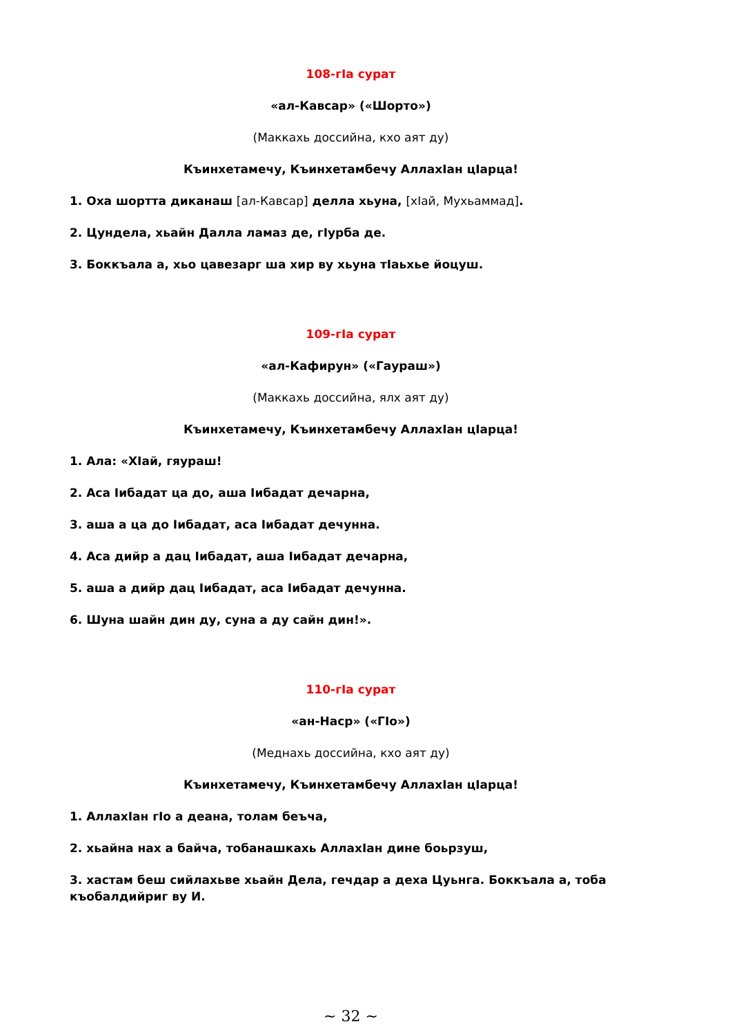108-гIа сурат
«ал-Кавсар» («Шорто»)
(Маккахь доссийна, кхо аят ду)
Къинхетамечу, Къинхетамбечу АллахIан цIарца!
1. Оха шортта диканаш [ал-Кавсар] делла хьуна, [хIай, Мухьаммад].
2. Цундела, хьайн Далла ламаз де, гIурба де.
3. Боккъала а, хьо цавезарг ша хир ву хьуна тIаьхье йоцуш.
109-гIа сурат
«ал-Кафирун» («Гаураш»)
(Маккахь доссийна, ялх аят ду)
Къинхетамечу, Къинхетамбечу АллахIан цIарца!
1. Ала: «ХIай, гяураш!
2. Аса Iибадат ца до, аша Iибадат дечарна,
3. аша а ца до Iибадат, аса Iибадат дечунна.
4. Аса дийр а дац Iибадат, аша Iибадат дечарна,
5. аша а дийр дац Iибадат, аса Iибадат дечунна.
6. Шуна шайн дин ду, суна а ду сайн дин!».
110-гIа сурат
«ан-Наср» («ГIо»)
(Меднахь доссийна, кхо аят ду)
Къинхетамечу, Къинхетамбечу АллахIан цIарца!
1. АллахIан гIо а деана, толам беъча,
2. хьайна нах а байча, тобанашкахь АллахIан дине боьрзуш,
3. хастам беш сийлахьве хьайн Дела, гечдар а деха Цуьнга. Боккъала а, тоба къобалдийриг ву И.
~ 32 ~